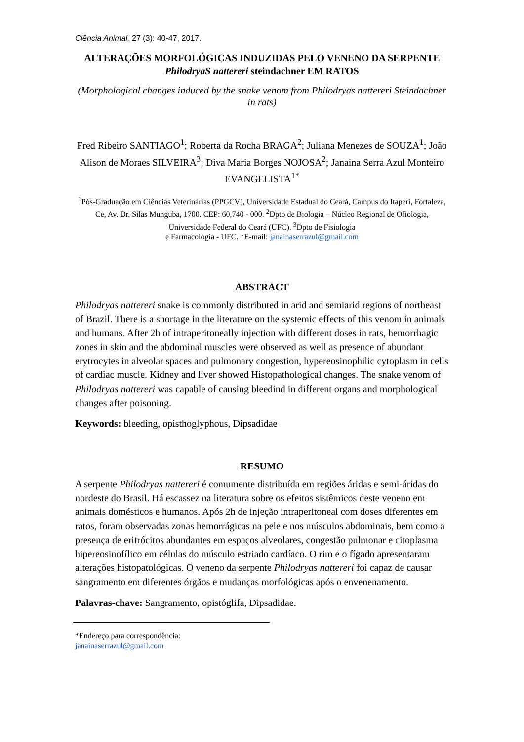Ciência Animal, 27 (3): 40-47, 2017.
ALTERAÇÕES MORFOLÓGICAS INDUZIDAS PELO VENENO DA SERPENTE PhilodryaS nattereri steindachner EM RATOS
(Morphological changes induced by the snake venom from Philodryas nattereri Steindachner in rats)
Fred Ribeiro SANTIAGO<sup>1</sup>; Roberta da Rocha BRAGA<sup>2</sup>; Juliana Menezes de SOUZA<sup>1</sup>; João Alison de Moraes SILVEIRA<sup>3</sup>; Diva Maria Borges NOJOSA<sup>2</sup>; Janaina Serra Azul Monteiro EVANGELISTA<sup>1*</sup>
<sup>1</sup> Pós-Graduação em Ciências Veterinárias (PPGCV), Universidade Estadual do Ceará, Campus do Itaperi, Fortaleza, Ce, Av. Dr. Silas Munguba, 1700. CEP: 60,740 - 000. <sup>2</sup>Dpto de Biologia – Núcleo Regional de Ofiologia, Universidade Federal do Ceará (UFC). <sup>3</sup>Dpto de Fisiologia
e Farmacologia - UFC. *E-mail: janainaserrazul@gmail.com
ABSTRACT
Philodryas nattereri snake is commonly distributed in arid and semiarid regions of northeast of Brazil. There is a shortage in the literature on the systemic effects of this venom in animals and humans. After 2h of intraperitoneally injection with different doses in rats, hemorrhagic zones in skin and the abdominal muscles were observed as well as presence of abundant erytrocytes in alveolar spaces and pulmonary congestion, hypereosinophilic cytoplasm in cells of cardiac muscle. Kidney and liver showed Histopathological changes. The snake venom of Philodryas nattereri was capable of causing bleedind in different organs and morphological changes after poisoning.
Keywords: bleeding, opisthoglyphous, Dipsadidae
RESUMO
A serpente Philodryas nattereri é comumente distribuída em regiões áridas e semi-áridas do nordeste do Brasil. Há escassez na literatura sobre os efeitos sistêmicos deste veneno em animais domésticos e humanos. Após 2h de injeção intraperitoneal com doses diferentes em ratos, foram observadas zonas hemorrágicas na pele e nos músculos abdominais, bem como a presença de eritrócitos abundantes em espaços alveolares, congestão pulmonar e citoplasma hipereosinofílico em células do músculo estriado cardíaco. O rim e o fígado apresentaram alterações histopatológicas. O veneno da serpente Philodryas nattereri foi capaz de causar sangramento em diferentes órgãos e mudanças morfológicas após o envenenamento.
Palavras-chave: Sangramento, opistóglifa, Dipsadidae.
*Endereço para correspondência:
janainaserrazul@gmail.com